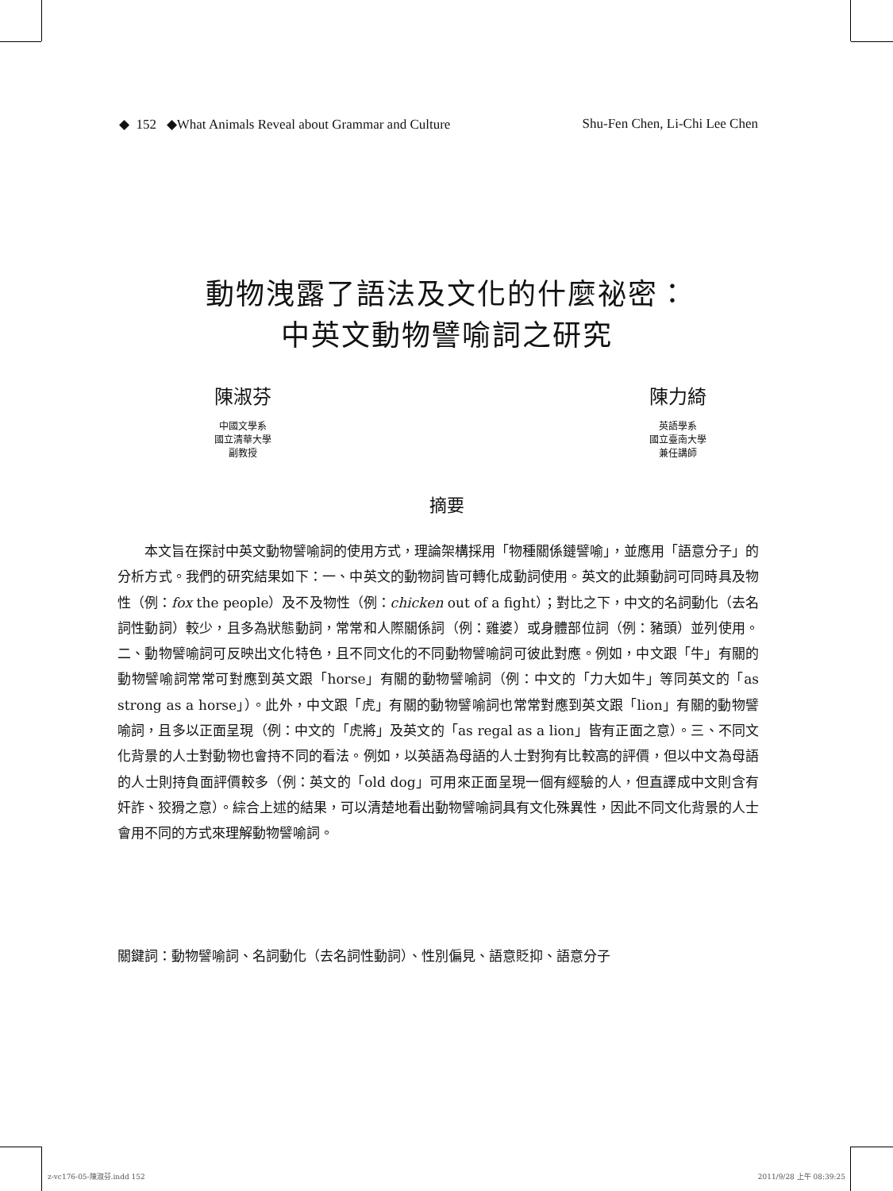◆ 152 ◆What Animals Reveal about Grammar and Culture Shu-Fen Chen, Li-Chi Lee Chen
動物洩露了語法及文化的什麼祕密：
中英文動物譬喻詞之研究
陳淑芬
中國文學系
國立清華大學
副教授
陳力綺
英語學系
國立臺南大學
兼任講師
摘要
本文旨在探討中英文動物譬喻詞的使用方式，理論架構採用「物種關係鏈譬喻」，並應用「語意分子」的分析方式。我們的研究結果如下：一、中英文的動物詞皆可轉化成動詞使用。英文的此類動詞可同時具及物性（例：fox the people）及不及物性（例：chicken out of a fight）；對比之下，中文的名詞動化（去名詞性動詞）較少，且多為狀態動詞，常常和人際關係詞（例：雞婆）或身體部位詞（例：豬頭）並列使用。二、動物譬喻詞可反映出文化特色，且不同文化的不同動物譬喻詞可彼此對應。例如，中文跟「牛」有關的動物譬喻詞常常可對應到英文跟「horse」有關的動物譬喻詞（例：中文的「力大如牛」等同英文的「as strong as a horse」）。此外，中文跟「虎」有關的動物譬喻詞也常常對應到英文跟「lion」有關的動物譬喻詞，且多以正面呈現（例：中文的「虎將」及英文的「as regal as a lion」皆有正面之意）。三、不同文化背景的人士對動物也會持不同的看法。例如，以英語為母語的人士對狗有比較高的評價，但以中文為母語的人士則持負面評價較多（例：英文的「old dog」可用來正面呈現一個有經驗的人，但直譯成中文則含有奸詐、狡猾之意）。綜合上述的結果，可以清楚地看出動物譬喻詞具有文化殊異性，因此不同文化背景的人士會用不同的方式來理解動物譬喻詞。
關鍵詞：動物譬喻詞、名詞動化（去名詞性動詞）、性別偏見、語意貶抑、語意分子
z-vc176-05-陳淑芬.indd 152 2011/9/28 上午 08:39:25